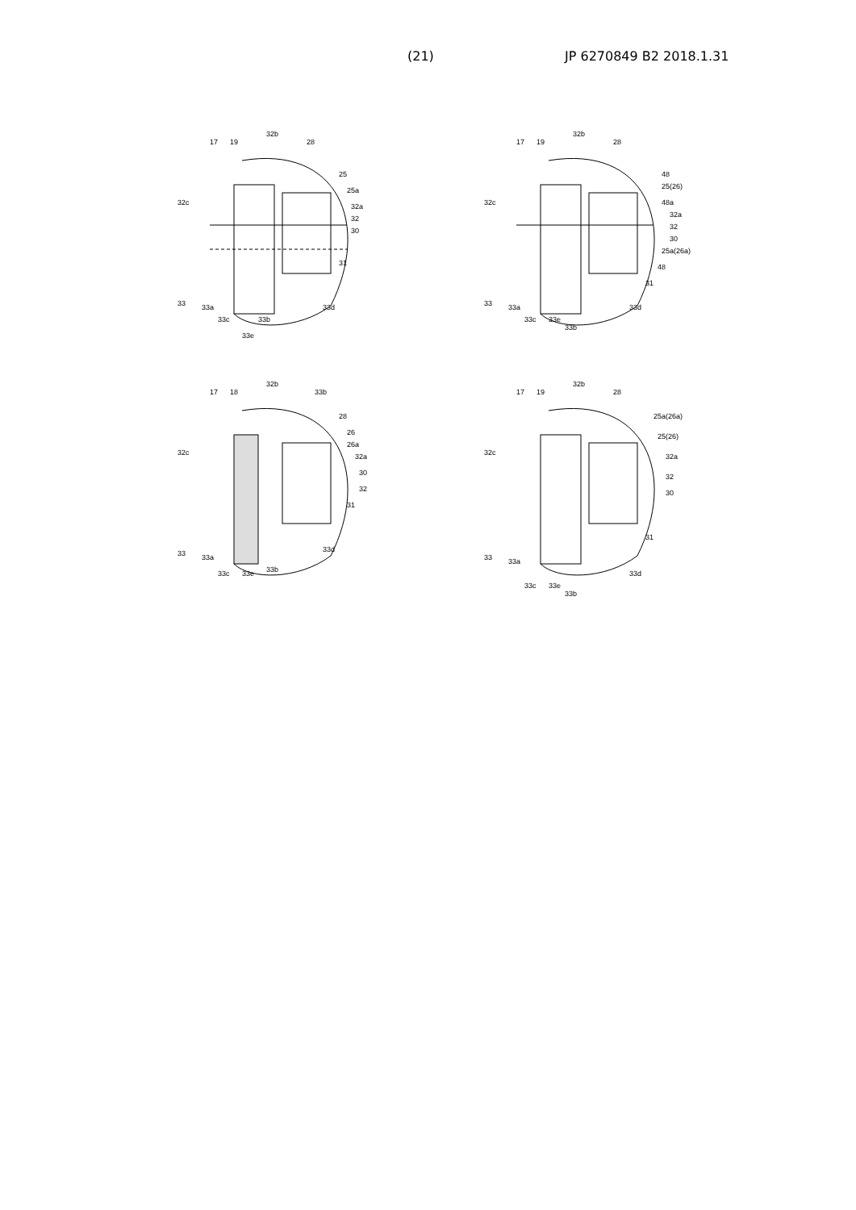(21) JP 6270849 B2 2018.1.31
17
19
32b
28
25
25a
32c
32a
32
30
31
33
33a
33d
33c
33b
33e
17
19
32b
28
48
25(26)
48a
32c
32a
32
30
25a(26a)
48
31
33
33a
33d
33c
33e
33b
17
18
32b
33b
28
26
26a
32a
32c
30
32
31
33
33a
33d
33c
33e
33b
17
19
32b
28
25a(26a)
25(26)
32c
32a
32
30
31
33
33a
33d
33c
33e
33b